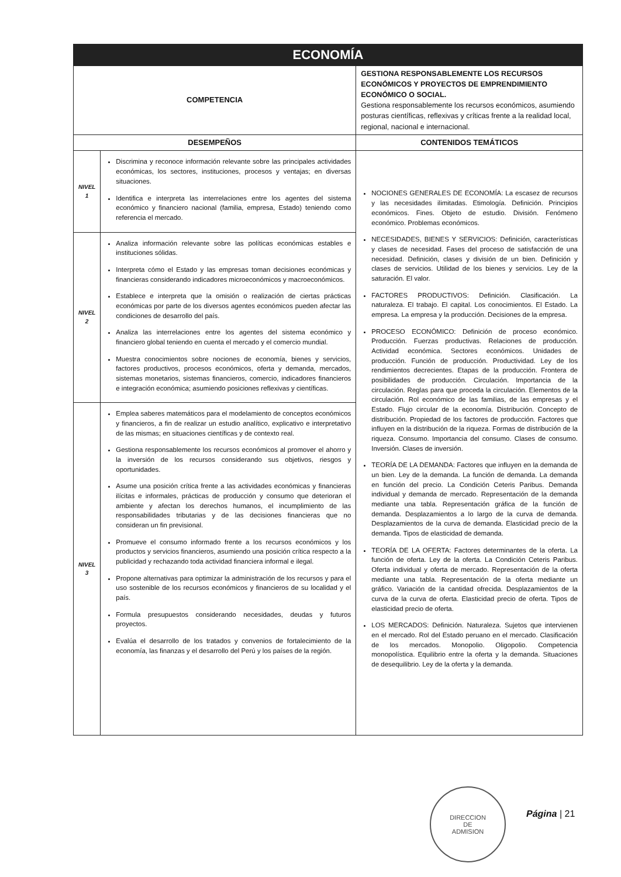| ECONOMÍA | | |
| --- | --- | --- |
| COMPETENCIA | | GESTIONA RESPONSABLEMENTE LOS RECURSOS ECONÓMICOS Y PROYECTOS DE EMPRENDIMIENTO ECONÓMICO O SOCIAL. Gestiona responsablemente los recursos económicos, asumiendo posturas científicas, reflexivas y críticas frente a la realidad local, regional, nacional e internacional. |
| DESEMPEÑOS | | CONTENIDOS TEMÁTICOS |
| NIVEL 1 | Discrimina y reconoce información relevante sobre las principales actividades económicas, los sectores, instituciones, procesos y ventajas; en diversas situaciones. Identifica e interpreta las interrelaciones entre los agentes del sistema económico y financiero nacional (familia, empresa, Estado) teniendo como referencia el mercado. | NOCIONES GENERALES DE ECONOMÍA: La escasez de recursos y las necesidades ilimitadas. Etimología. Definición. Principios económicos. Fines. Objeto de estudio. División. Fenómeno económico. Problemas económicos. NECESIDADES, BIENES Y SERVICIOS: Definición, características y clases de necesidad. Fases del proceso de satisfacción de una necesidad. Definición, clases y división de un bien. Definición y clases de servicios. Utilidad de los bienes y servicios. Ley de la saturación. El valor. FACTORES PRODUCTIVOS: Definición. Clasificación. La naturaleza. El trabajo. El capital. Los conocimientos. El Estado. La empresa. La empresa y la producción. Decisiones de la empresa. PROCESO ECONÓMICO: Definición de proceso económico. Producción. Fuerzas productivas. Relaciones de producción. Actividad económica. Sectores económicos. Unidades de producción. Función de producción. Productividad. Ley de los rendimientos decrecientes. Etapas de la producción. Frontera de posibilidades de producción. Circulación. Importancia de la circulación. Reglas para que proceda la circulación. Elementos de la circulación. Rol económico de las familias, de las empresas y el Estado. Flujo circular de la economía. Distribución. Concepto de distribución. Propiedad de los factores de producción. Factores que influyen en la distribución de la riqueza. Formas de distribución de la riqueza. Consumo. Importancia del consumo. Clases de consumo. Inversión. Clases de inversión. TEORÍA DE LA DEMANDA: Factores que influyen en la demanda de un bien. Ley de la demanda. La función de demanda. La demanda en función del precio. La Condición Ceteris Paribus. Demanda individual y demanda de mercado. Representación de la demanda mediante una tabla. Representación gráfica de la función de demanda. Desplazamientos a lo largo de la curva de demanda. Desplazamientos de la curva de demanda. Elasticidad precio de la demanda. Tipos de elasticidad de demanda. TEORÍA DE LA OFERTA: Factores determinantes de la oferta. La función de oferta. Ley de la oferta. La Condición Ceteris Paribus. Oferta individual y oferta de mercado. Representación de la oferta mediante una tabla. Representación de la oferta mediante un gráfico. Variación de la cantidad ofrecida. Desplazamientos de la curva de la curva de oferta. Elasticidad precio de oferta. Tipos de elasticidad precio de oferta. LOS MERCADOS: Definición. Naturaleza. Sujetos que intervienen en el mercado. Rol del Estado peruano en el mercado. Clasificación de los mercados. Monopolio. Oligopolio. Competencia monopolística. Equilibrio entre la oferta y la demanda. Situaciones de desequilibrio. Ley de la oferta y la demanda. |
| NIVEL 2 | Analiza información relevante sobre las políticas económicas estables e instituciones sólidas. Interpreta cómo el Estado y las empresas toman decisiones económicas y financieras considerando indicadores microeconómicos y macroeconómicos. Establece e interpreta que la omisión o realización de ciertas prácticas económicas por parte de los diversos agentes económicos pueden afectar las condiciones de desarrollo del país. Analiza las interrelaciones entre los agentes del sistema económico y financiero global teniendo en cuenta el mercado y el comercio mundial. Muestra conocimientos sobre nociones de economía, bienes y servicios, factores productivos, procesos económicos, oferta y demanda, mercados, sistemas monetarios, sistemas financieros, comercio, indicadores financieros e integración económica; asumiendo posiciones reflexivas y científicas. | |
| NIVEL 3 | Emplea saberes matemáticos para el modelamiento de conceptos económicos y financieros, a fin de realizar un estudio analítico, explicativo e interpretativo de las mismas; en situaciones científicas y de contexto real. Gestiona responsablemente los recursos económicos al promover el ahorro y la inversión de los recursos considerando sus objetivos, riesgos y oportunidades. Asume una posición crítica frente a las actividades económicas y financieras ilícitas e informales, prácticas de producción y consumo que deterioran el ambiente y afectan los derechos humanos, el incumplimiento de las responsabilidades tributarias y de las decisiones financieras que no consideran un fin previsional. Promueve el consumo informado frente a los recursos económicos y los productos y servicios financieros, asumiendo una posición crítica respecto a la publicidad y rechazando toda actividad financiera informal e ilegal. Propone alternativas para optimizar la administración de los recursos y para el uso sostenible de los recursos económicos y financieros de su localidad y el país. Formula presupuestos considerando necesidades, deudas y futuros proyectos. Evalúa el desarrollo de los tratados y convenios de fortalecimiento de la economía, las finanzas y el desarrollo del Perú y los países de la región. | |
DIRECCION
DE
ADMISION
Página | 21